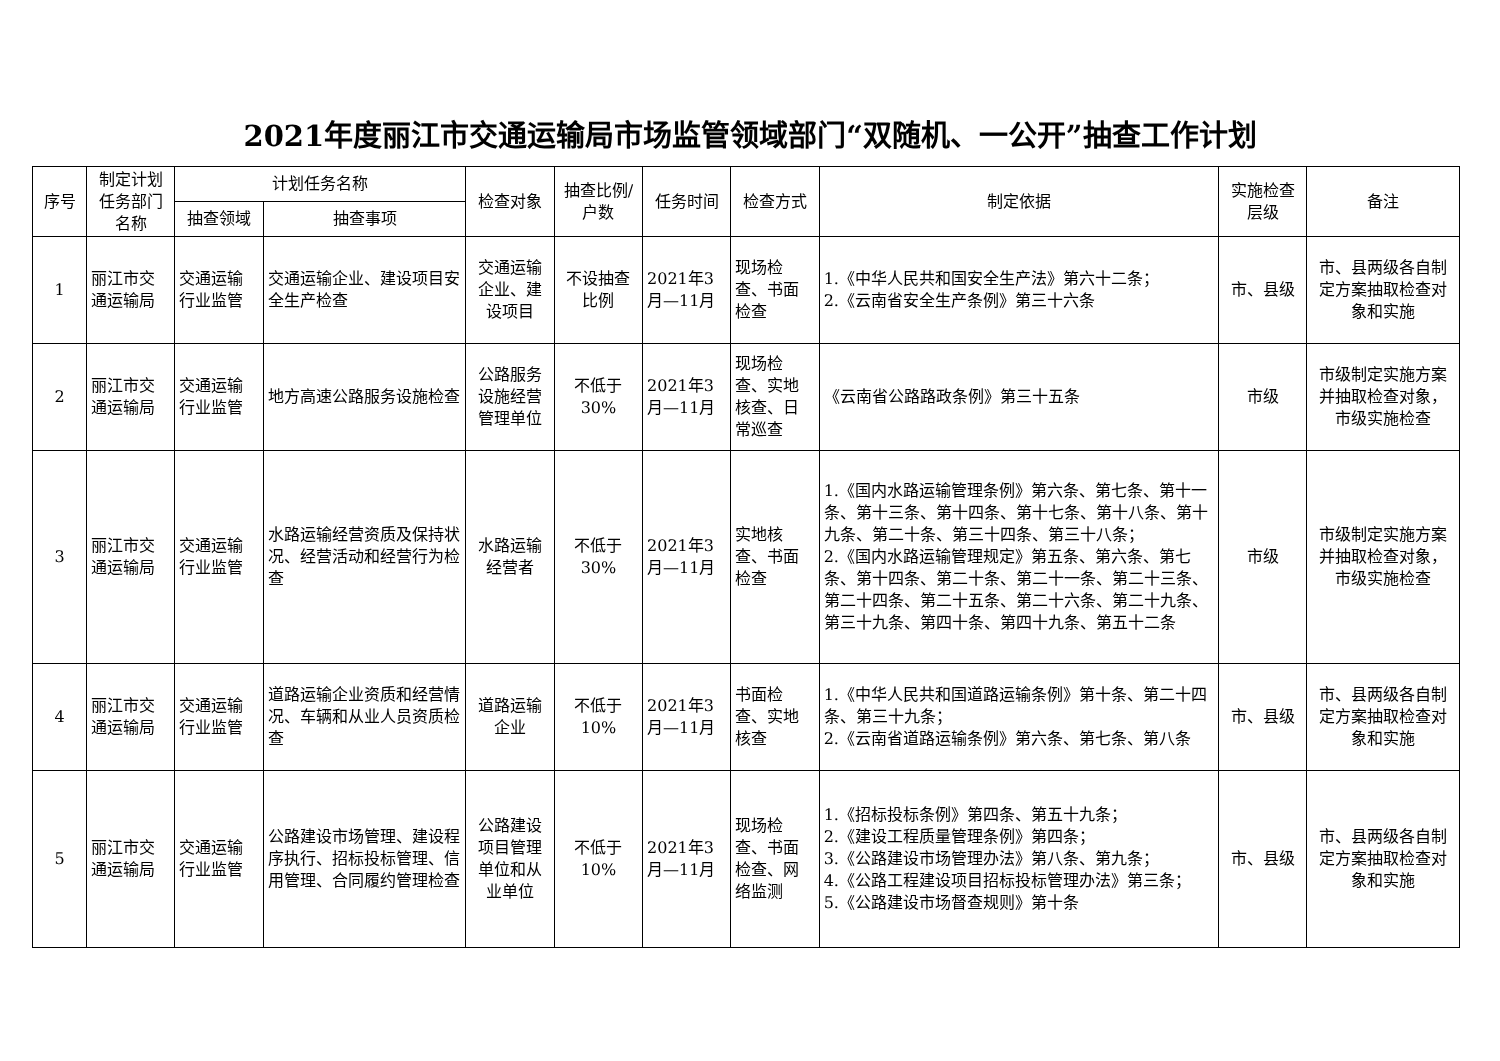2021年度丽江市交通运输局市场监管领域部门“双随机、一公开”抽查工作计划
| 序号 | 制定计划任务部门名称 | 计划任务名称 | | 检查对象 | 抽查比例/户数 | 任务时间 | 检查方式 | 制定依据 | 实施检查层级 | 备注 |
| --- | --- | --- | --- | --- | --- | --- | --- | --- | --- | --- |
| | | 抽查领域 | 抽查事项 | | | | | | | |
| 1 | 丽江市交通运输局 | 交通运输行业监管 | 交通运输企业、建设项目安全生产检查 | 交通运输企业、建设项目 | 不设抽查比例 | 2021年3月—11月 | 现场检查、书面检查 | 1.《中华人民共和国安全生产法》第六十二条； 2.《云南省安全生产条例》第三十六条 | 市、县级 | 市、县两级各自制定方案抽取检查对象和实施 |
| 2 | 丽江市交通运输局 | 交通运输行业监管 | 地方高速公路服务设施检查 | 公路服务设施经营管理单位 | 不低于30% | 2021年3月—11月 | 现场检查、实地核查、日常巡查 | 《云南省公路路政条例》第三十五条 | 市级 | 市级制定实施方案并抽取检查对象，市级实施检查 |
| 3 | 丽江市交通运输局 | 交通运输行业监管 | 水路运输经营资质及保持状况、经营活动和经营行为检查 | 水路运输经营者 | 不低于30% | 2021年3月—11月 | 实地核查、书面检查 | 1.《国内水路运输管理条例》第六条、第七条、第十一条、第十三条、第十四条、第十七条、第十八条、第十九条、第二十条、第三十四条、第三十八条； 2.《国内水路运输管理规定》第五条、第六条、第七条、第十四条、第二十条、第二十一条、第二十三条、第二十四条、第二十五条、第二十六条、第二十九条、第三十九条、第四十条、第四十九条、第五十二条 | 市级 | 市级制定实施方案并抽取检查对象，市级实施检查 |
| 4 | 丽江市交通运输局 | 交通运输行业监管 | 道路运输企业资质和经营情况、车辆和从业人员资质检查 | 道路运输企业 | 不低于10% | 2021年3月—11月 | 书面检查、实地核查 | 1.《中华人民共和国道路运输条例》第十条、第二十四条、第三十九条； 2.《云南省道路运输条例》第六条、第七条、第八条 | 市、县级 | 市、县两级各自制定方案抽取检查对象和实施 |
| 5 | 丽江市交通运输局 | 交通运输行业监管 | 公路建设市场管理、建设程序执行、招标投标管理、信用管理、合同履约管理检查 | 公路建设项目管理单位和从业单位 | 不低于10% | 2021年3月—11月 | 现场检查、书面检查、网络监测 | 1.《招标投标条例》第四条、第五十九条； 2.《建设工程质量管理条例》第四条； 3.《公路建设市场管理办法》第八条、第九条； 4.《公路工程建设项目招标投标管理办法》第三条； 5.《公路建设市场督查规则》第十条 | 市、县级 | 市、县两级各自制定方案抽取检查对象和实施 |